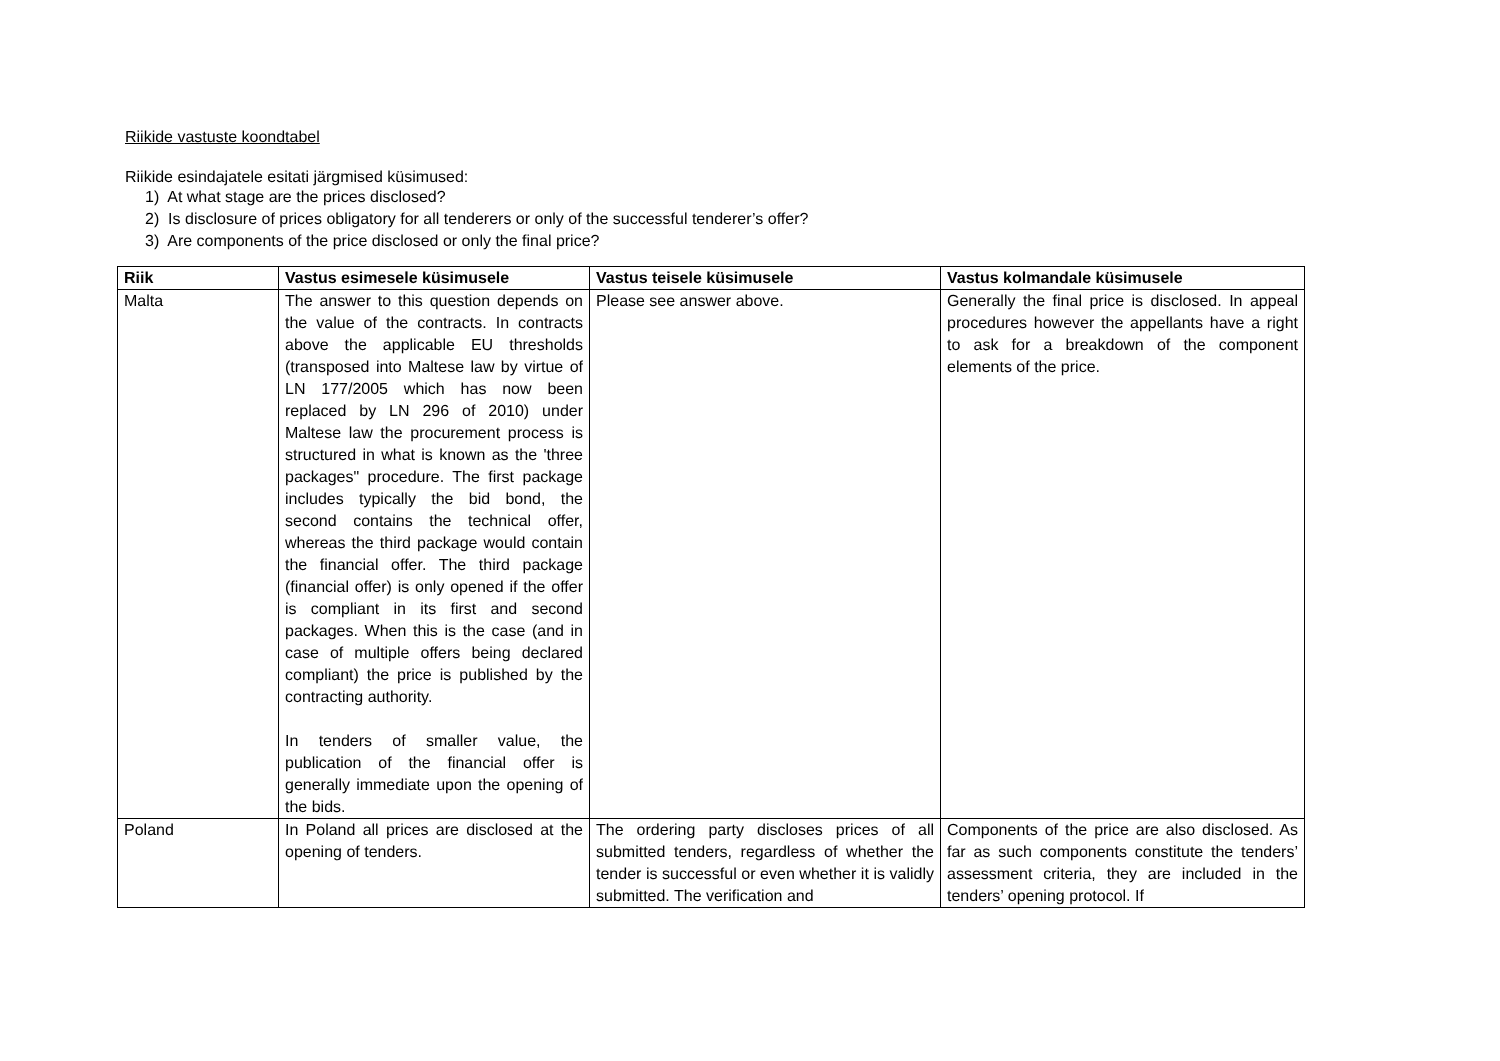Riikide vastuste koondtabel
Riikide esindajatele esitati järgmised küsimused:
1) At what stage are the prices disclosed?
2) Is disclosure of prices obligatory for all tenderers or only of the successful tenderer’s offer?
3) Are components of the price disclosed or only the final price?
| Riik | Vastus esimesele küsimusele | Vastus teisele küsimusele | Vastus kolmandale küsimusele |
| --- | --- | --- | --- |
| Malta | The answer to this question depends on the value of the contracts. In contracts above the applicable EU thresholds (transposed into Maltese law by virtue of LN 177/2005 which has now been replaced by LN 296 of 2010) under Maltese law the procurement process is structured in what is known as the 'three packages" procedure. The first package includes typically the bid bond, the second contains the technical offer, whereas the third package would contain the financial offer. The third package (financial offer) is only opened if the offer is compliant in its first and second packages. When this is the case (and in case of multiple offers being declared compliant) the price is published by the contracting authority. In tenders of smaller value, the publication of the financial offer is generally immediate upon the opening of the bids. | Please see answer above. | Generally the final price is disclosed. In appeal procedures however the appellants have a right to ask for a breakdown of the component elements of the price. |
| Poland | In Poland all prices are disclosed at the opening of tenders. | The ordering party discloses prices of all submitted tenders, regardless of whether the tender is successful or even whether it is validly submitted. The verification and | Components of the price are also disclosed. As far as such components constitute the tenders’ assessment criteria, they are included in the tenders’ opening protocol. If |